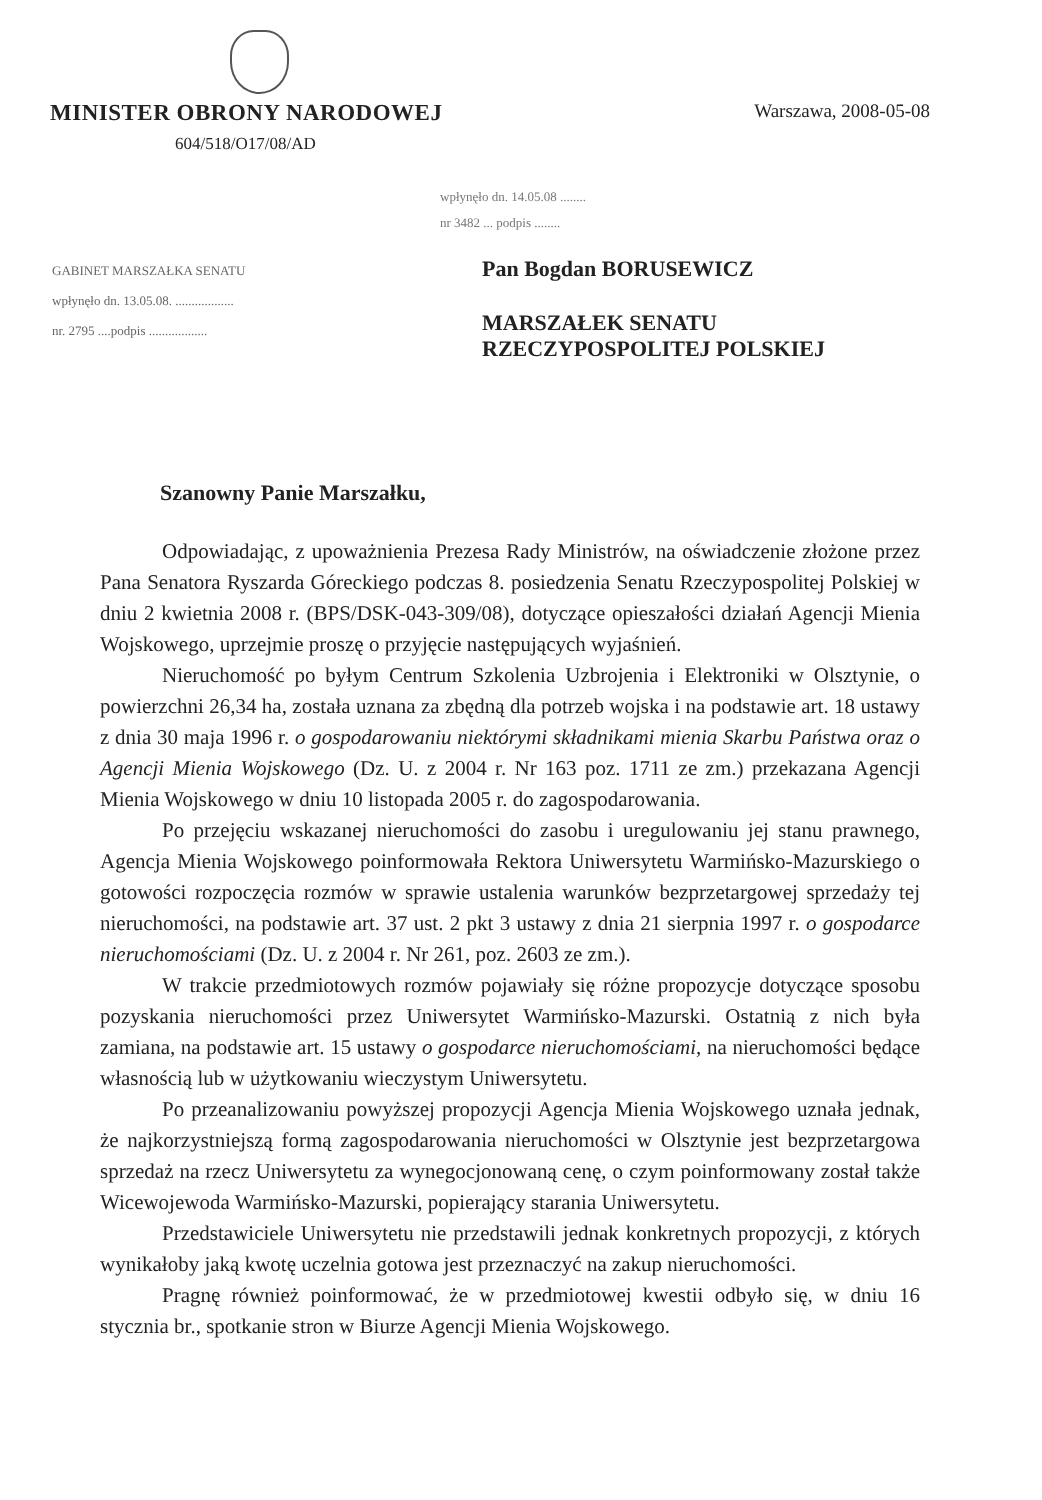MINISTER OBRONY NARODOWEJ
Warszawa, 2008-05-08
604/518/O17/08/AD
wpłynęło dn. 14.05.08 ........
nr 3482 ... podpis ........
GABINET MARSZAŁKA SENATU
wpłynęło dn. 13.05.08. ..................
nr. 2795 ....podpis ..................
Pan Bogdan BORUSEWICZ
MARSZAŁEK SENATU
RZECZYPOSPOLITEJ POLSKIEJ
Szanowny Panie Marszałku,
Odpowiadając, z upoważnienia Prezesa Rady Ministrów, na oświadczenie złożone przez Pana Senatora Ryszarda Góreckiego podczas 8. posiedzenia Senatu Rzeczypospolitej Polskiej w dniu 2 kwietnia 2008 r. (BPS/DSK-043-309/08), dotyczące opieszałości działań Agencji Mienia Wojskowego, uprzejmie proszę o przyjęcie następujących wyjaśnień.
Nieruchomość po byłym Centrum Szkolenia Uzbrojenia i Elektroniki w Olsztynie, o powierzchni 26,34 ha, została uznana za zbędną dla potrzeb wojska i na podstawie art. 18 ustawy z dnia 30 maja 1996 r. o gospodarowaniu niektórymi składnikami mienia Skarbu Państwa oraz o Agencji Mienia Wojskowego (Dz. U. z 2004 r. Nr 163 poz. 1711 ze zm.) przekazana Agencji Mienia Wojskowego w dniu 10 listopada 2005 r. do zagospodarowania.
Po przejęciu wskazanej nieruchomości do zasobu i uregulowaniu jej stanu prawnego, Agencja Mienia Wojskowego poinformowała Rektora Uniwersytetu Warmińsko-Mazurskiego o gotowości rozpoczęcia rozmów w sprawie ustalenia warunków bezprzetargowej sprzedaży tej nieruchomości, na podstawie art. 37 ust. 2 pkt 3 ustawy z dnia 21 sierpnia 1997 r. o gospodarce nieruchomościami (Dz. U. z 2004 r. Nr 261, poz. 2603 ze zm.).
W trakcie przedmiotowych rozmów pojawiały się różne propozycje dotyczące sposobu pozyskania nieruchomości przez Uniwersytet Warmińsko-Mazurski. Ostatnią z nich była zamiana, na podstawie art. 15 ustawy o gospodarce nieruchomościami, na nieruchomości będące własnością lub w użytkowaniu wieczystym Uniwersytetu.
Po przeanalizowaniu powyższej propozycji Agencja Mienia Wojskowego uznała jednak, że najkorzystniejszą formą zagospodarowania nieruchomości w Olsztynie jest bezprzetargowa sprzedaż na rzecz Uniwersytetu za wynegocjonowaną cenę, o czym poinformowany został także Wicewojewoda Warmińsko-Mazurski, popierający starania Uniwersytetu.
Przedstawiciele Uniwersytetu nie przedstawili jednak konkretnych propozycji, z których wynikałoby jaką kwotę uczelnia gotowa jest przeznaczyć na zakup nieruchomości.
Pragnę również poinformować, że w przedmiotowej kwestii odbyło się, w dniu 16 stycznia br., spotkanie stron w Biurze Agencji Mienia Wojskowego.